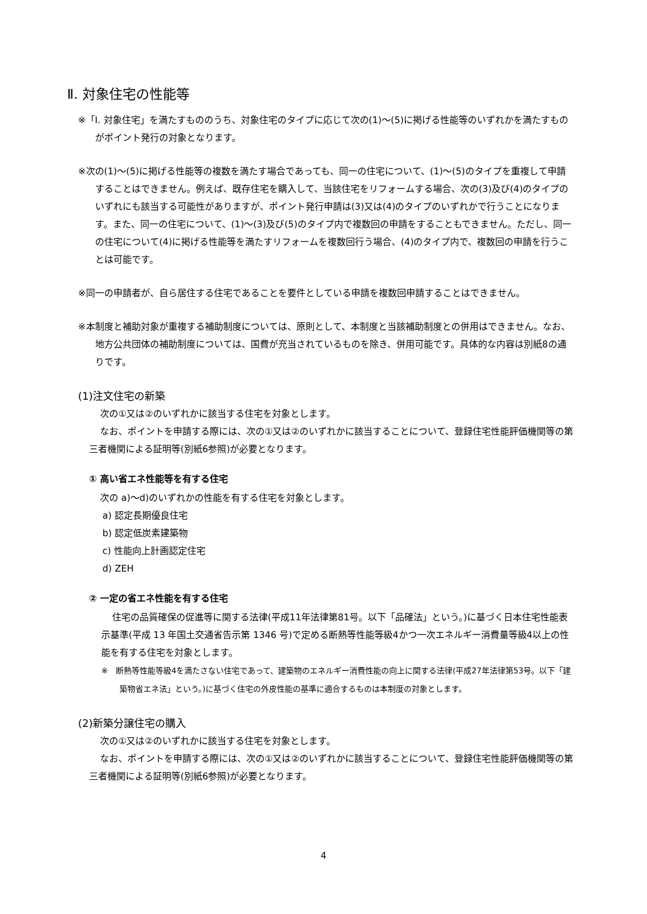Ⅱ. 対象住宅の性能等
※「Ⅰ. 対象住宅」を満たすもののうち、対象住宅のタイプに応じて次の(1)～(5)に掲げる性能等のいずれかを満たすものがポイント発行の対象となります。
※次の(1)～(5)に掲げる性能等の複数を満たす場合であっても、同一の住宅について、(1)～(5)のタイプを重複して申請することはできません。例えば、既存住宅を購入して、当該住宅をリフォームする場合、次の(3)及び(4)のタイプのいずれにも該当する可能性がありますが、ポイント発行申請は(3)又は(4)のタイプのいずれかで行うことになります。また、同一の住宅について、(1)～(3)及び(5)のタイプ内で複数回の申請をすることもできません。ただし、同一の住宅について(4)に掲げる性能等を満たすリフォームを複数回行う場合、(4)のタイプ内で、複数回の申請を行うことは可能です。
※同一の申請者が、自ら居住する住宅であることを要件としている申請を複数回申請することはできません。
※本制度と補助対象が重複する補助制度については、原則として、本制度と当該補助制度との併用はできません。なお、地方公共団体の補助制度については、国費が充当されているものを除き、併用可能です。具体的な内容は別紙8の通りです。
(1)注文住宅の新築
次の①又は②のいずれかに該当する住宅を対象とします。
なお、ポイントを申請する際には、次の①又は②のいずれかに該当することについて、登録住宅性能評価機関等の第三者機関による証明等(別紙6参照)が必要となります。
① 高い省エネ性能等を有する住宅
次の a)～d)のいずれかの性能を有する住宅を対象とします。
a) 認定長期優良住宅
b) 認定低炭素建築物
c) 性能向上計画認定住宅
d) ZEH
② 一定の省エネ性能を有する住宅
住宅の品質確保の促進等に関する法律(平成11年法律第81号。以下「品確法」という。)に基づく日本住宅性能表示基準(平成 13 年国土交通省告示第 1346 号)で定める断熱等性能等級4かつ一次エネルギー消費量等級4以上の性能を有する住宅を対象とします。
※　断熱等性能等級4を満たさない住宅であって、建築物のエネルギー消費性能の向上に関する法律(平成27年法律第53号。以下「建築物省エネ法」という。)に基づく住宅の外皮性能の基準に適合するものは本制度の対象とします。
(2)新築分譲住宅の購入
次の①又は②のいずれかに該当する住宅を対象とします。
なお、ポイントを申請する際には、次の①又は②のいずれかに該当することについて、登録住宅性能評価機関等の第三者機関による証明等(別紙6参照)が必要となります。
4